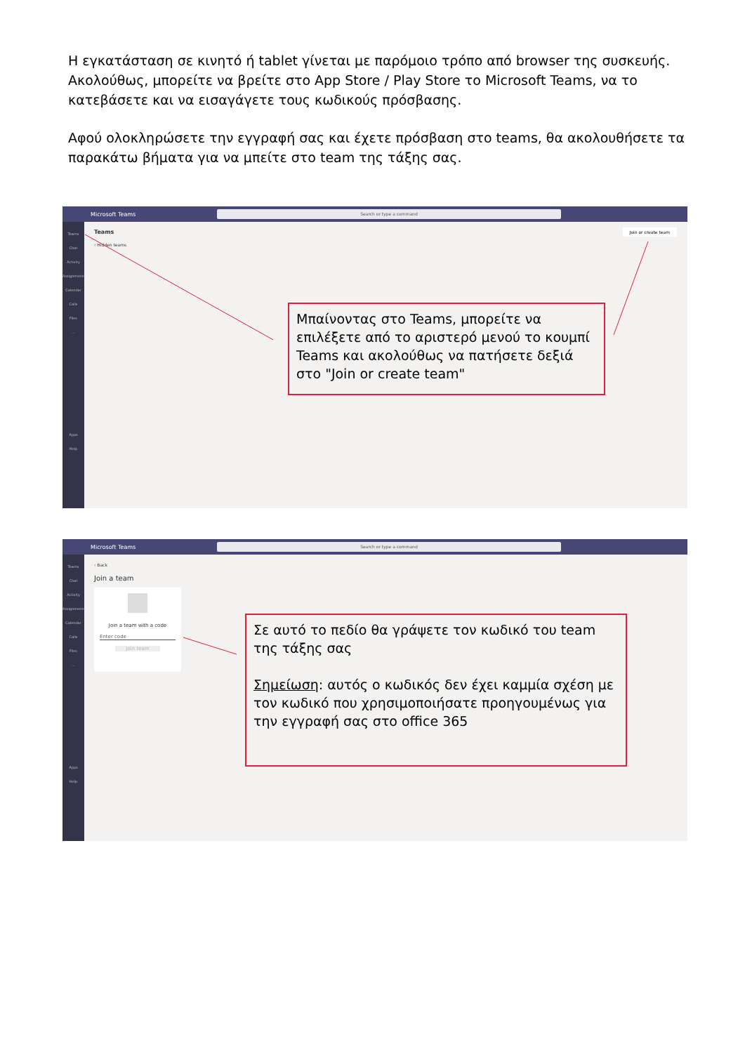Η εγκατάσταση σε κινητό ή tablet γίνεται με παρόμοιο τρόπο από browser της συσκευής. Ακολούθως, μπορείτε να βρείτε στο App Store / Play Store το Microsoft Teams, να το κατεβάσετε και να εισαγάγετε τους κωδικούς πρόσβασης.
Αφού ολοκληρώσετε την εγγραφή σας και έχετε πρόσβαση στο teams, θα ακολουθήσετε τα παρακάτω βήματα για να μπείτε στο team της τάξης σας.
Microsoft Teams Search or type a command
Teams
Chat
Activity
Assignments
Calendar
Calls
Files
...
Apps
Help
Teams
› Hidden teams
Join or create team
Μπαίνοντας στο Teams, μπορείτε να επιλέξετε από το αριστερό μενού το κουμπί Teams και ακολούθως να πατήσετε δεξιά στο "Join or create team"
Microsoft Teams Search or type a command
Teams
Chat
Activity
Assignments
Calendar
Calls
Files
...
Apps
Help
‹ Back
Join a team
Join a team with a code
Enter code
Join team
Σε αυτό το πεδίο θα γράψετε τον κωδικό του team της τάξης σας
Σημείωση: αυτός ο κωδικός δεν έχει καμμία σχέση με τον κωδικό που χρησιμοποιήσατε προηγουμένως για την εγγραφή σας στο office 365